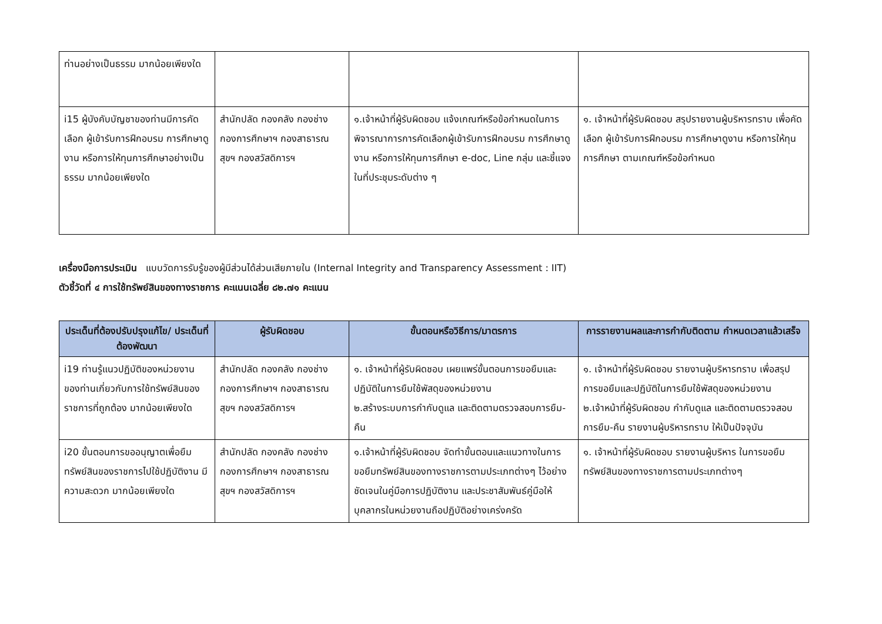| ท่านอย่างเป็นธรรม มากน้อยเพียงใด | | | |
| i15 ผู้บังคับบัญชาของท่านมีการคัดเลือก ผู้เข้ารับการฝึกอบรม การศึกษาดูงาน หรือการให้ทุนการศึกษาอย่างเป็นธรรม มากน้อยเพียงใด | สำนักปลัด กองคลัง กองช่าง กองการศึกษาฯ กองสาธารณสุขฯ กองสวัสดิการฯ | ๑.เจ้าหน้าที่ผู้รับผิดชอบ แจ้งเกณฑ์หรือข้อกำหนดในการพิจารณาการการคัดเลือกผู้เข้ารับการฝึกอบรม การศึกษาดูงาน หรือการให้ทุนการศึกษา e-doc, Line กลุ่ม และชี้แจงในที่ประชุมระดับต่าง ๆ | ๑. เจ้าหน้าที่ผู้รับผิดชอบ สรุปรายงานผู้บริหารทราบ เพื่อคัดเลือก ผู้เข้ารับการฝึกอบรม การศึกษาดูงาน หรือการให้ทุนการศึกษา ตามเกณฑ์หรือข้อกำหนด |
เครื่องมือการประเมิน แบบวัดการรับรู้ของผู้มีส่วนได้ส่วนเสียภายใน (Internal Integrity and Transparency Assessment : IIT)
ตัวชี้วัดที่ ๔ การใช้ทรัพย์สินของทางราชการ คะแนนเฉลี่ย ๘๒.๗๑ คะแนน
| ประเด็นที่ต้องปรับปรุงแก้ไข/ ประเด็นที่ต้องพัฒนา | ผู้รับผิดชอบ | ขั้นตอนหรือวิธีการ/มาตรการ | การรายงานผลและการกำกับติดตาม กำหนดเวลาแล้วเสร็จ |
| --- | --- | --- | --- |
| i19 ท่านรู้แนวปฏิบัติของหน่วยงานของท่านเกี่ยวกับการใช้ทรัพย์สินของราชการที่ถูกต้อง มากน้อยเพียงใด | สำนักปลัด กองคลัง กองช่าง กองการศึกษาฯ กองสาธารณสุขฯ กองสวัสดิการฯ | ๑. เจ้าหน้าที่ผู้รับผิดชอบ เผยแพร่ขั้นตอนการขอยืมและปฏิบัติในการยืมใช้พัสดุของหน่วยงาน ๒.สร้างระบบการกำกับดูแล และติดตามตรวจสอบการยืม-คืน | ๑. เจ้าหน้าที่ผู้รับผิดชอบ รายงานผู้บริหารทราบ เพื่อสรุปการขอยืมและปฏิบัติในการยืมใช้พัสดุของหน่วยงาน ๒.เจ้าหน้าที่ผู้รับผิดชอบ กำกับดูแล และติดตามตรวจสอบการยืม-คืน รายงานผู้บริหารทราบ ให้เป็นปัจจุบัน |
| i20 ขั้นตอนการขออนุญาตเพื่อยืมทรัพย์สินของราชการไปใช้ปฏิบัติงาน มีความสะดวก มากน้อยเพียงใด | สำนักปลัด กองคลัง กองช่าง กองการศึกษาฯ กองสาธารณสุขฯ กองสวัสดิการฯ | ๑.เจ้าหน้าที่ผู้รับผิดชอบ จัดทำขั้นตอนและแนวทางในการขอยืมทรัพย์สินของทางราชการตามประเภทต่างๆ ไว้อย่างชัดเจนในคู่มือการปฏิบัติงาน และประชาสัมพันธ์คู่มือให้บุคลากรในหน่วยงานถือปฏิบัติอย่างเคร่งครัด | ๑. เจ้าหน้าที่ผู้รับผิดชอบ รายงานผู้บริหาร ในการขอยืมทรัพย์สินของทางราชการตามประเภทต่างๆ |